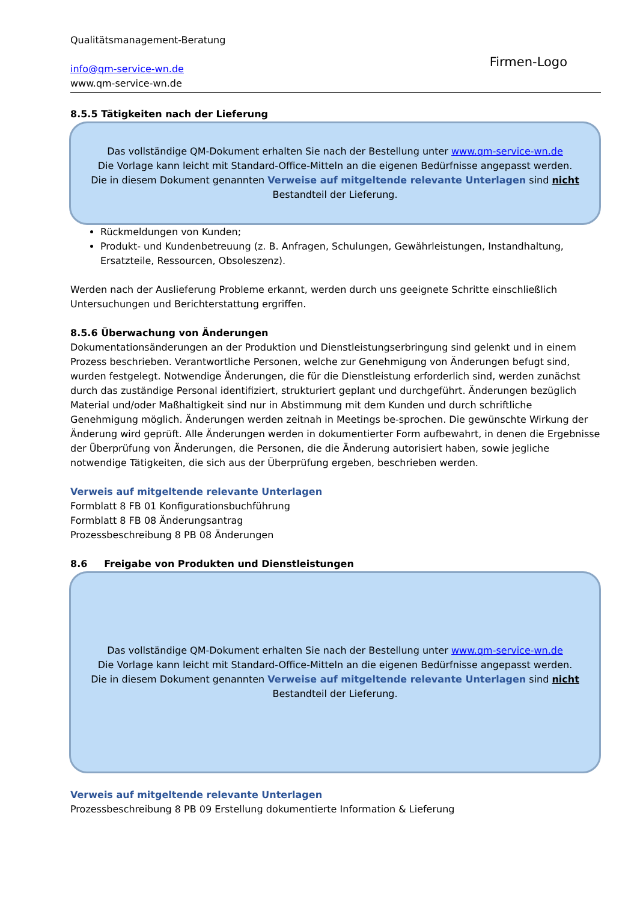Qualitätsmanagement-Beratung
info@qm-service-wn.de
www.qm-service-wn.de
Firmen-Logo
8.5.5 Tätigkeiten nach der Lieferung
Das vollständige QM-Dokument erhalten Sie nach der Bestellung unter www.qm-service-wn.de
Die Vorlage kann leicht mit Standard-Office-Mitteln an die eigenen Bedürfnisse angepasst werden.
Die in diesem Dokument genannten Verweise auf mitgeltende relevante Unterlagen sind nicht
Bestandteil der Lieferung.
Rückmeldungen von Kunden;
Produkt- und Kundenbetreuung (z. B. Anfragen, Schulungen, Gewährleistungen, Instandhaltung, Ersatzteile, Ressourcen, Obsoleszenz).
Werden nach der Auslieferung Probleme erkannt, werden durch uns geeignete Schritte einschließlich Untersuchungen und Berichterstattung ergriffen.
8.5.6 Überwachung von Änderungen
Dokumentationsänderungen an der Produktion und Dienstleistungserbringung sind gelenkt und in einem Prozess beschrieben. Verantwortliche Personen, welche zur Genehmigung von Änderungen befugt sind, wurden festgelegt. Notwendige Änderungen, die für die Dienstleistung erforderlich sind, werden zunächst durch das zuständige Personal identifiziert, strukturiert geplant und durchgeführt. Änderungen bezüglich Material und/oder Maßhaltigkeit sind nur in Abstimmung mit dem Kunden und durch schriftliche Genehmigung möglich. Änderungen werden zeitnah in Meetings be-sprochen. Die gewünschte Wirkung der Änderung wird geprüft. Alle Änderungen werden in dokumentierter Form aufbewahrt, in denen die Ergebnisse der Überprüfung von Änderungen, die Personen, die die Änderung autorisiert haben, sowie jegliche notwendige Tätigkeiten, die sich aus der Überprüfung ergeben, beschrieben werden.
Verweis auf mitgeltende relevante Unterlagen
Formblatt 8 FB 01 Konfigurationsbuchführung
Formblatt 8 FB 08 Änderungsantrag
Prozessbeschreibung 8 PB 08 Änderungen
8.6 Freigabe von Produkten und Dienstleistungen
Das vollständige QM-Dokument erhalten Sie nach der Bestellung unter www.qm-service-wn.de
Die Vorlage kann leicht mit Standard-Office-Mitteln an die eigenen Bedürfnisse angepasst werden.
Die in diesem Dokument genannten Verweise auf mitgeltende relevante Unterlagen sind nicht
Bestandteil der Lieferung.
Verweis auf mitgeltende relevante Unterlagen
Prozessbeschreibung 8 PB 09 Erstellung dokumentierte Information & Lieferung